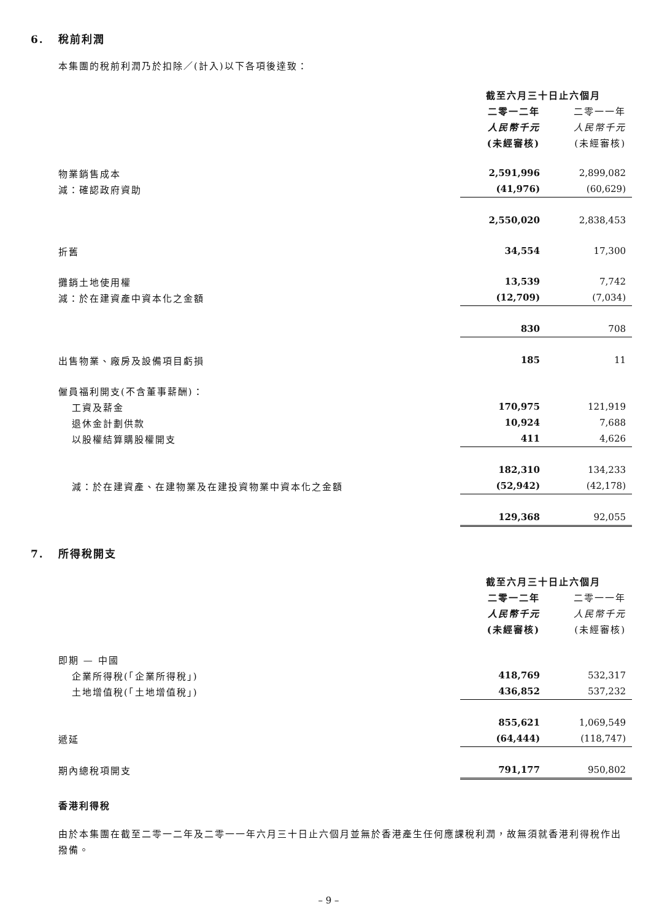6. 稅前利潤
本集團的稅前利潤乃於扣除／(計入)以下各項後達致：
| | 截至六月三十日止六個月 | |
| | 二零一二年 | 二零一一年 |
| | 人民幣千元 | 人民幣千元 |
| | (未經審核) | (未經審核) |
| 物業銷售成本 | 2,591,996 | 2,899,082 |
| 減：確認政府資助 | (41,976) | (60,629) |
| | 2,550,020 | 2,838,453 |
| 折舊 | 34,554 | 17,300 |
| 攤銷土地使用權 | 13,539 | 7,742 |
| 減：於在建資產中資本化之金額 | (12,709) | (7,034) |
| | 830 | 708 |
| 出售物業、廠房及設備項目虧損 | 185 | 11 |
| 僱員福利開支(不含董事薪酬)： | | |
| 工資及薪金 | 170,975 | 121,919 |
| 退休金計劃供款 | 10,924 | 7,688 |
| 以股權結算購股權開支 | 411 | 4,626 |
| | 182,310 | 134,233 |
| 減：於在建資產、在建物業及在建投資物業中資本化之金額 | (52,942) | (42,178) |
| | 129,368 | 92,055 |
7. 所得稅開支
| | 截至六月三十日止六個月 | |
| | 二零一二年 | 二零一一年 |
| | 人民幣千元 | 人民幣千元 |
| | (未經審核) | (未經審核) |
| 即期 — 中國 | | |
| 企業所得稅(「企業所得稅」) | 418,769 | 532,317 |
| 土地增值稅(「土地增值稅」) | 436,852 | 537,232 |
| | 855,621 | 1,069,549 |
| 遞延 | (64,444) | (118,747) |
| 期內總稅項開支 | 791,177 | 950,802 |
香港利得稅
由於本集團在截至二零一二年及二零一一年六月三十日止六個月並無於香港產生任何應課稅利潤，故無須就香港利得稅作出撥備。
– 9 –